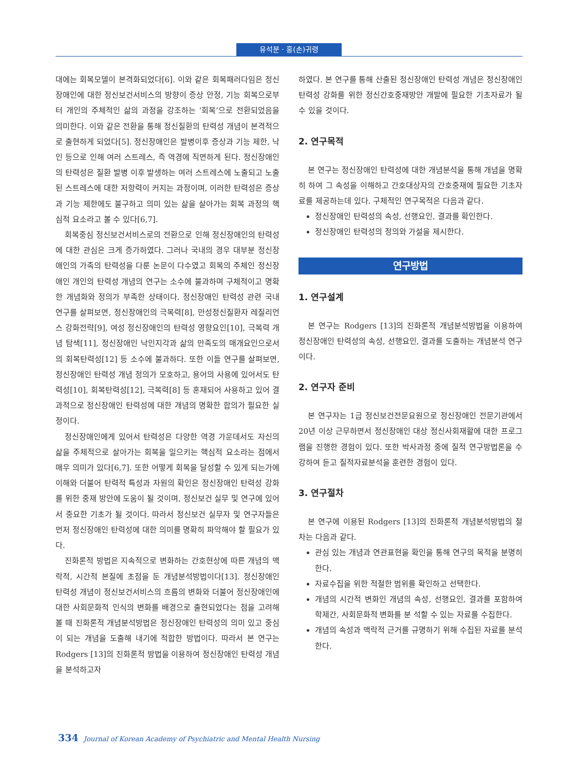유석분 · 홍(손)귀령
대에는 회복모델이 본격화되었다[6]. 이와 같은 회복패러다임은 정신장애인에 대한 정신보건서비스의 방향이 증상 안정, 기능 회복으로부터 개인의 주체적인 삶의 과정을 강조하는 ‘회복’으로 전환되었음을 의미한다. 이와 같은 전환을 통해 정신질환의 탄력성 개념이 본격적으로 출현하게 되었다[5]. 정신장애인은 발병이후 증상과 기능 제한, 낙인 등으로 인해 여러 스트레스, 즉 역경에 직면하게 된다. 정신장애인의 탄력성은 질환 발병 이후 발생하는 여러 스트레스에 노출되고 노출된 스트레스에 대한 저항력이 커지는 과정이며, 이러한 탄력성은 증상과 기능 제한에도 불구하고 의미 있는 삶을 살아가는 회복 과정의 핵심적 요소라고 볼 수 있다[6,7].
회복중심 정신보건서비스로의 전환으로 인해 정신장애인의 탄력성에 대한 관심은 크게 증가하였다. 그러나 국내의 경우 대부분 정신장애인의 가족의 탄력성을 다룬 논문이 다수였고 회복의 주체인 정신장애인 개인의 탄력성 개념의 연구는 소수에 불과하며 구체적이고 명확한 개념화와 정의가 부족한 상태이다. 정신장애인 탄력성 관련 국내 연구를 살펴보면, 정신장애인의 극복력[8], 만성정신질환자 레질리언스 강화전략[9], 여성 정신장애인의 탄력성 영향요인[10], 극복력 개념 탐색[11], 정신장애인 낙인지각과 삶의 만족도의 매개요인으로서의 회복탄력성[12] 등 소수에 불과하다. 또한 이들 연구를 살펴보면, 정신장애인 탄력성 개념 정의가 모호하고, 용어의 사용에 있어서도 탄력성[10], 회복탄력성[12], 극복력[8] 등 혼재되어 사용하고 있어 결과적으로 정신장애인 탄력성에 대한 개념의 명확한 합의가 필요한 실정이다.
정신장애인에게 있어서 탄력성은 다양한 역경 가운데서도 자신의 삶을 주체적으로 살아가는 회복을 일으키는 핵심적 요소라는 점에서 매우 의미가 있다[6,7]. 또한 어떻게 회복을 달성할 수 있게 되는가에 이해와 더불어 탄력적 특성과 자원의 확인은 정신장애인 탄력성 강화를 위한 중재 방안에 도움이 될 것이며, 정신보건 실무 및 연구에 있어서 중요한 기초가 될 것이다. 따라서 정신보건 실무자 및 연구자들은 먼저 정신장애인 탄력성에 대한 의미를 명확히 파악해야 할 필요가 있다.
진화론적 방법은 지속적으로 변화하는 간호현상에 따른 개념의 맥락적, 시간적 본질에 초점을 둔 개념분석방법이다[13]. 정신장애인 탄력성 개념이 정신보건서비스의 흐름의 변화와 더불어 정신장애인에 대한 사회문화적 인식의 변화를 배경으로 출현되었다는 점을 고려해 볼 때 진화론적 개념분석방법은 정신장애인 탄력성의 의미 있고 중심이 되는 개념을 도출해 내기에 적합한 방법이다. 따라서 본 연구는 Rodgers [13]의 진화론적 방법을 이용하여 정신장애인 탄력성 개념을 분석하고자
하였다. 본 연구를 통해 산출된 정신장애인 탄력성 개념은 정신장애인 탄력성 강화를 위한 정신간호중재방안 개발에 필요한 기초자료가 될 수 있을 것이다.
2. 연구목적
본 연구는 정신장애인 탄력성에 대한 개념분석을 통해 개념을 명확히 하여 그 속성을 이해하고 간호대상자의 간호중재에 필요한 기초자료를 제공하는데 있다. 구체적인 연구목적은 다음과 같다.
정신장애인 탄력성의 속성, 선행요인, 결과를 확인한다.
정신장애인 탄력성의 정의와 가설을 제시한다.
연구방법
1. 연구설계
본 연구는 Rodgers [13]의 진화론적 개념분석방법을 이용하여 정신장애인 탄력성의 속성, 선행요인, 결과를 도출하는 개념분석 연구이다.
2. 연구자 준비
본 연구자는 1급 정신보건전문요원으로 정신장애인 전문기관에서 20년 이상 근무하면서 정신장애인 대상 정신사회재활에 대한 프로그램을 진행한 경험이 있다. 또한 박사과정 중에 질적 연구방법론을 수강하여 듣고 질적자료분석을 훈련한 경험이 있다.
3. 연구절차
본 연구에 이용된 Rodgers [13]의 진화론적 개념분석방법의 절차는 다음과 같다.
관심 있는 개념과 연관표현을 확인을 통해 연구의 목적을 분명히 한다.
자료수집을 위한 적절한 범위를 확인하고 선택한다.
개념의 시간적 변화인 개념의 속성, 선행요인, 결과를 포함하여 학제간, 사회문화적 변화를 분 석할 수 있는 자료를 수집한다.
개념의 속성과 맥락적 근거를 규명하기 위해 수집된 자료를 분석한다.
334 Journal of Korean Academy of Psychiatric and Mental Health Nursing